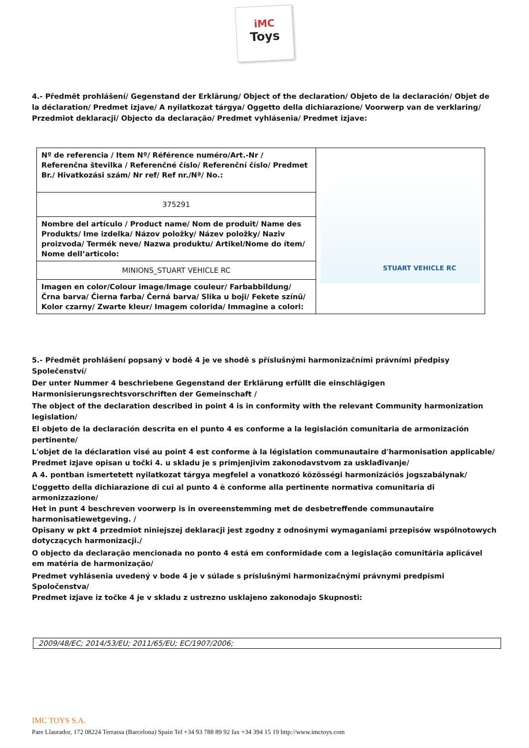iMC
Toys
4.- Předmět prohlášení/ Gegenstand der Erklärung/ Object of the declaration/ Objeto de la declaración/ Objet de la déclaration/ Predmet izjave/ A nyilatkozat tárgya/ Oggetto della dichiarazione/ Voorwerp van de verklaring/ Przedmiot deklaracji/ Objecto da declaração/ Predmet vyhlásenia/ Predmet izjave:
| Nº de referencia / Item Nº/ Référence numéro/Art.-Nr / Referenčna številka / Referenčné číslo/ Referenční číslo/ Predmet Br./ Hivatkozási szám/ Nr ref/ Ref nr./Nª/ No.: | STUART VEHICLE RC |
| 375291 | |
| Nombre del artículo / Product name/ Nom de produit/ Name des Produkts/ Ime izdelka/ Názov položky/ Název položky/ Naziv proizvoda/ Termék neve/ Nazwa produktu/ Artikel/Nome do ítem/ Nome dell’articolo: | |
| MINIONS_STUART VEHICLE RC | |
| Imagen en color/Colour image/Image couleur/ Farbabbildung/ Črna barva/ Čierna farba/ Černá barva/ Slika u boji/ Fekete színű/ Kolor czarny/ Zwarte kleur/ Imagem colorida/ Immagine a colori: | |
5.- Předmět prohlášení popsaný v bodě 4 je ve shodě s příslušnými harmonizačními právními předpisy Společenství/
Der unter Nummer 4 beschriebene Gegenstand der Erklärung erfüllt die einschlägigen Harmonisierungsrechtsvorschriften der Gemeinschaft /
The object of the declaration described in point 4 is in conformity with the relevant Community harmonization legislation/
El objeto de la declaración descrita en el punto 4 es conforme a la legislación comunitaria de armonización pertinente/
L'objet de la déclaration visé au point 4 est conforme à la législation communautaire d'harmonisation applicable/
Predmet izjave opisan u točki 4. u skladu je s primjenjivim zakonodavstvom za usklađivanje/
A 4. pontban ismertetett nyilatkozat tárgya megfelel a vonatkozó közösségi harmonizációs jogszabálynak/
L’oggetto della dichiarazione di cui al punto 4 è conforme alla pertinente normativa comunitaria di armonizzazione/
Het in punt 4 beschreven voorwerp is in overeenstemming met de desbetreffende communautaire harmonisatiewetgeving. /
Opisany w pkt 4 przedmiot niniejszej deklaracji jest zgodny z odnośnymi wymaganiami przepisów wspólnotowych dotyczących harmonizacji./
O objecto da declaração mencionada no ponto 4 está em conformidade com a legislação comunitária aplicável em matéria de harmonização/
Predmet vyhlásenia uvedený v bode 4 je v súlade s príslušnými harmonizačnými právnymi predpismi Spoločenstva/
Predmet izjave iz točke 4 je v skladu z ustrezno usklajeno zakonodajo Skupnosti:
2009/48/EC; 2014/53/EU; 2011/65/EU; EC/1907/2006;
IMC TOYS S.A.
Pare Llaurador, 172 08224 Terrassa (Barcelona) Spain Tel +34 93 788 89 92 fax +34 394 15 19 http://www.imctoys.com